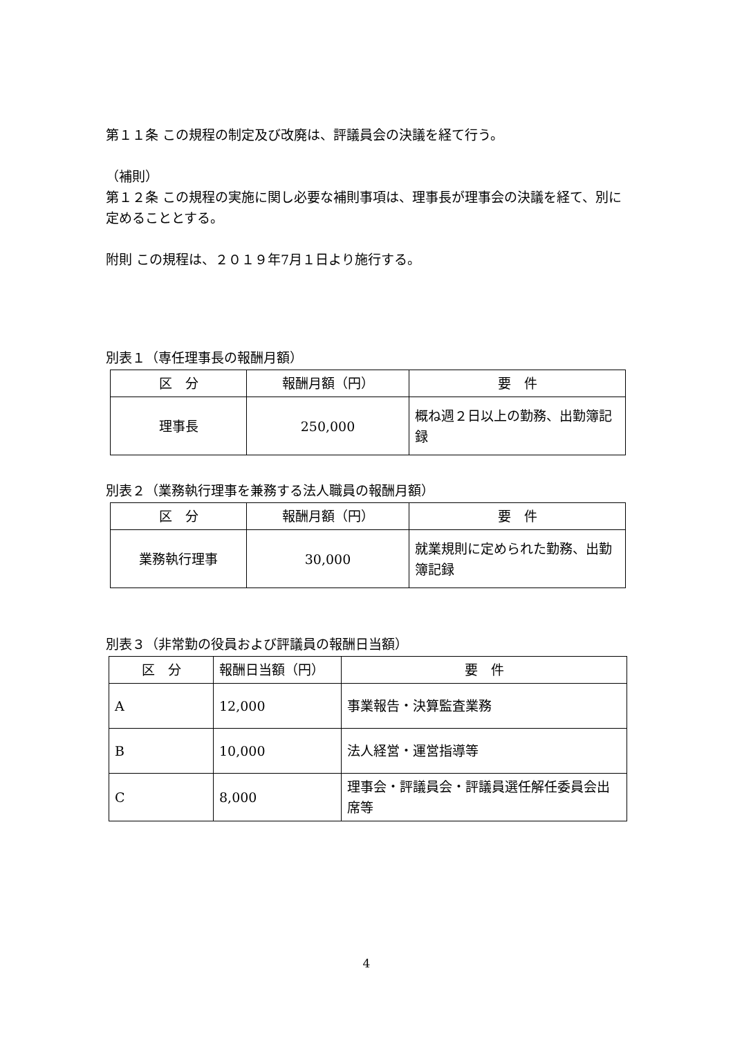第１１条 この規程の制定及び改廃は、評議員会の決議を経て行う。
（補則）
第１２条 この規程の実施に関し必要な補則事項は、理事長が理事会の決議を経て、別に定めることとする。
附則 この規程は、２０１９年7月１日より施行する。
別表１（専任理事長の報酬月額）
| 区 分 | 報酬月額（円） | 要 件 |
| --- | --- | --- |
| 理事長 | 250,000 | 概ね週２日以上の勤務、出勤簿記録 |
別表２（業務執行理事を兼務する法人職員の報酬月額）
| 区 分 | 報酬月額（円） | 要 件 |
| --- | --- | --- |
| 業務執行理事 | 30,000 | 就業規則に定められた勤務、出勤簿記録 |
別表３（非常勤の役員および評議員の報酬日当額）
| 区 分 | 報酬日当額（円） | 要 件 |
| --- | --- | --- |
| A | 12,000 | 事業報告・決算監査業務 |
| B | 10,000 | 法人経営・運営指導等 |
| C | 8,000 | 理事会・評議員会・評議員選任解任委員会出席等 |
4